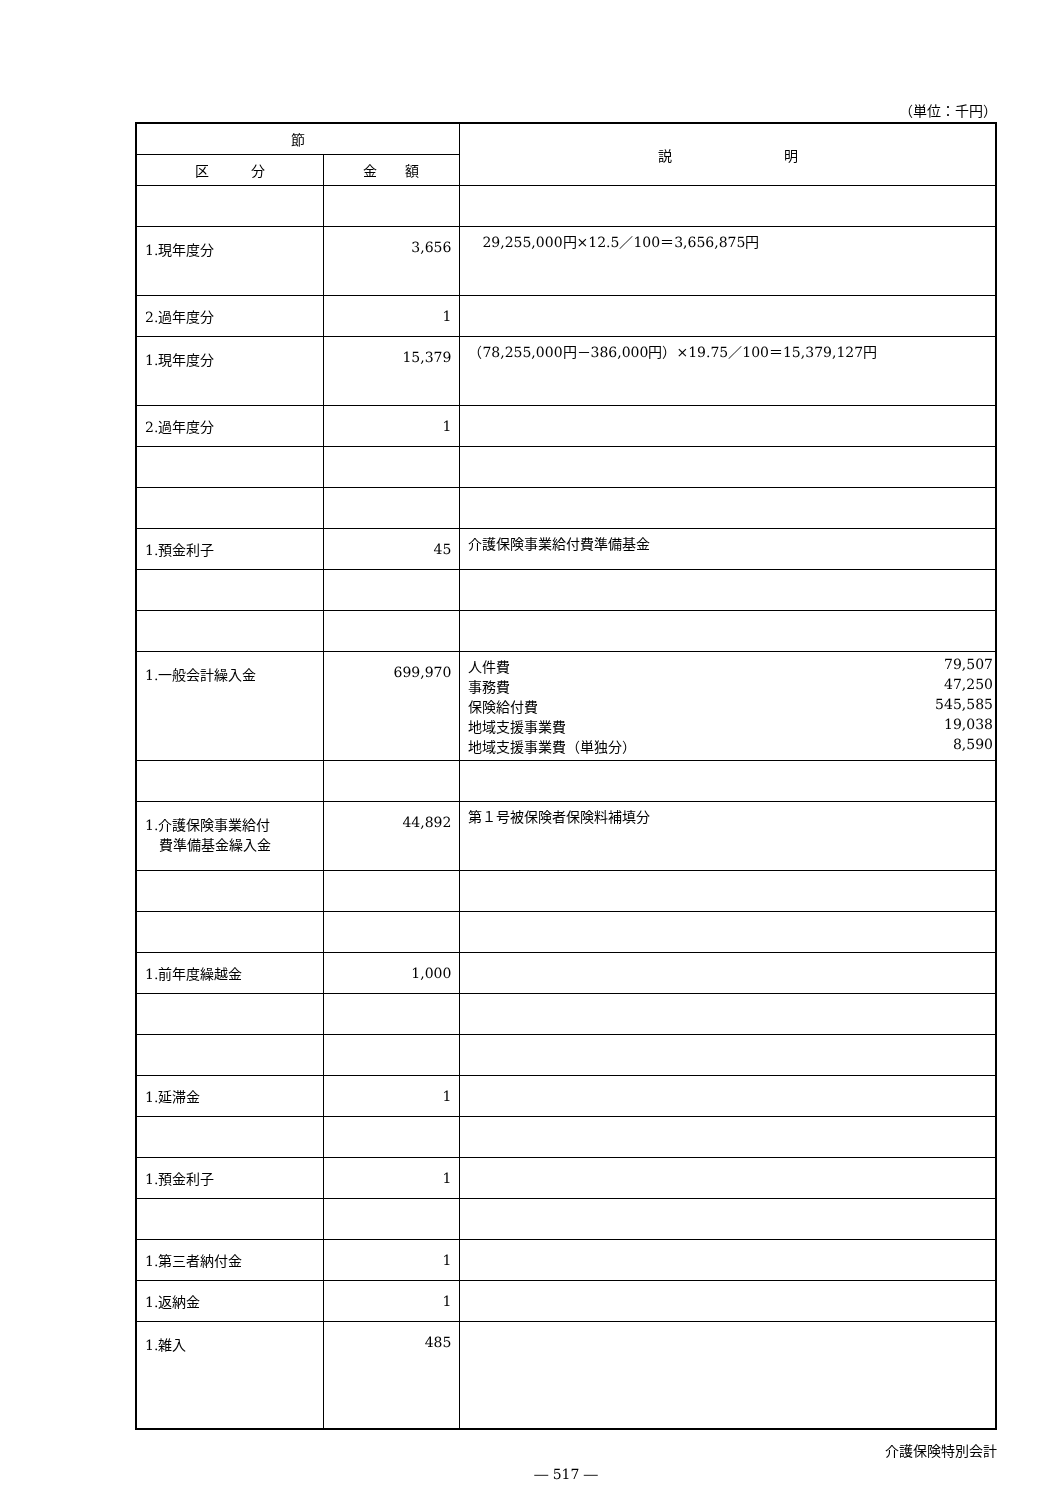（単位：千円）
| 節 | | 説 明 |
| --- | --- | --- |
| 区 分 | 金 額 | |
| 1.現年度分 | 3,656 | 29,255,000円×12.5／100＝3,656,875円 |
| 2.過年度分 | 1 | |
| 1.現年度分 | 15,379 | （78,255,000円－386,000円）×19.75／100＝15,379,127円 |
| 2.過年度分 | 1 | |
| 1.預金利子 | 45 | 介護保険事業給付費準備基金 |
| 1.一般会計繰入金 | 699,970 | 人件費 79,507 事務費 47,250 保険給付費 545,585 地域支援事業費 19,038 地域支援事業費（単独分） 8,590 |
| 1.介護保険事業給付 費準備基金繰入金 | 44,892 | 第１号被保険者保険料補填分 |
| 1.前年度繰越金 | 1,000 | |
| 1.延滞金 | 1 | |
| 1.預金利子 | 1 | |
| 1.第三者納付金 | 1 | |
| 1.返納金 | 1 | |
| 1.雑入 | 485 | |
介護保険特別会計
― 517 ―